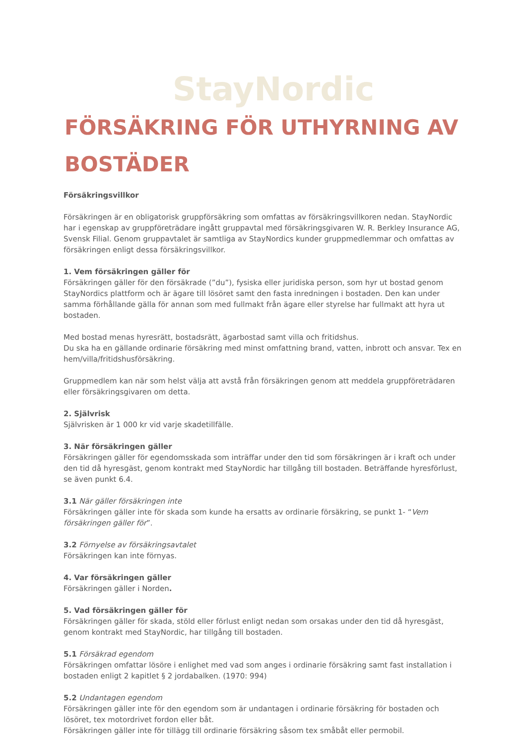StayNordic
FÖRSÄKRING FÖR UTHYRNING AV BOSTÄDER
Försäkringsvillkor
Försäkringen är en obligatorisk gruppförsäkring som omfattas av försäkringsvillkoren nedan. StayNordic har i egenskap av gruppföreträdare ingått gruppavtal med försäkringsgivaren W. R. Berkley Insurance AG, Svensk Filial. Genom gruppavtalet är samtliga av StayNordics kunder gruppmedlemmar och omfattas av försäkringen enligt dessa försäkringsvillkor.
1. Vem försäkringen gäller för
Försäkringen gäller för den försäkrade (”du”), fysiska eller juridiska person, som hyr ut bostad genom StayNordics plattform och är ägare till lösöret samt den fasta inredningen i bostaden. Den kan under samma förhållande gälla för annan som med fullmakt från ägare eller styrelse har fullmakt att hyra ut bostaden.
Med bostad menas hyresrätt, bostadsrätt, ägarbostad samt villa och fritidshus.
Du ska ha en gällande ordinarie försäkring med minst omfattning brand, vatten, inbrott och ansvar. Tex en hem/villa/fritidshusförsäkring.
Gruppmedlem kan när som helst välja att avstå från försäkringen genom att meddela gruppföreträdaren eller försäkringsgivaren om detta.
2. Självrisk
Självrisken är 1 000 kr vid varje skadetillfälle.
3. När försäkringen gäller
Försäkringen gäller för egendomsskada som inträffar under den tid som försäkringen är i kraft och under den tid då hyresgäst, genom kontrakt med StayNordic har tillgång till bostaden. Beträffande hyresförlust, se även punkt 6.4.
3.1 När gäller försäkringen inte
Försäkringen gäller inte för skada som kunde ha ersatts av ordinarie försäkring, se punkt 1- “Vem försäkringen gäller för”.
3.2 Förnyelse av försäkringsavtalet
Försäkringen kan inte förnyas.
4. Var försäkringen gäller
Försäkringen gäller i Norden.
5. Vad försäkringen gäller för
Försäkringen gäller för skada, stöld eller förlust enligt nedan som orsakas under den tid då hyresgäst, genom kontrakt med StayNordic, har tillgång till bostaden.
5.1 Försäkrad egendom
Försäkringen omfattar lösöre i enlighet med vad som anges i ordinarie försäkring samt fast installation i bostaden enligt 2 kapitlet § 2 jordabalken. (1970: 994)
5.2 Undantagen egendom
Försäkringen gäller inte för den egendom som är undantagen i ordinarie försäkring för bostaden och lösöret, tex motordrivet fordon eller båt.
Försäkringen gäller inte för tillägg till ordinarie försäkring såsom tex småbåt eller permobil.